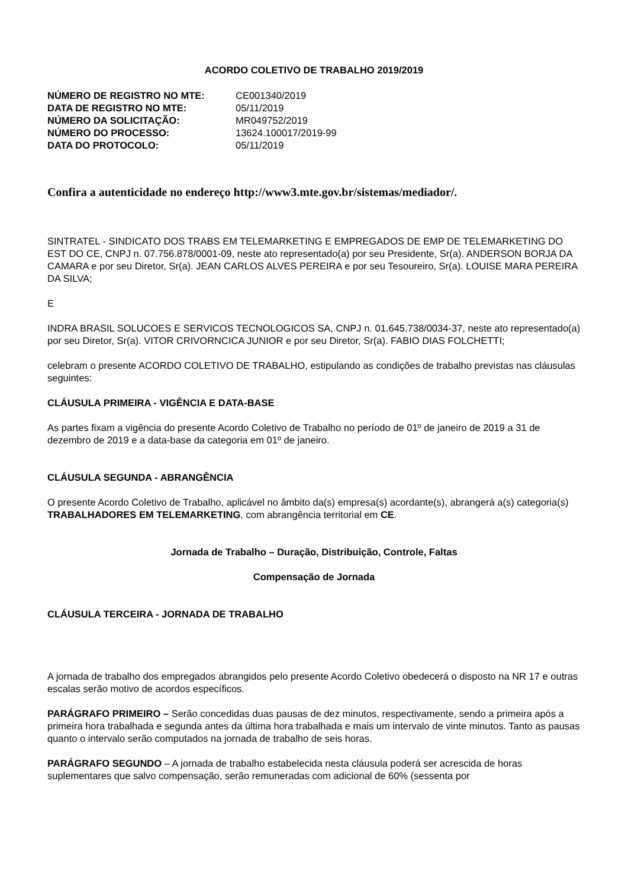ACORDO COLETIVO DE TRABALHO 2019/2019
| NÚMERO DE REGISTRO NO MTE: | CE001340/2019 |
| DATA DE REGISTRO NO MTE: | 05/11/2019 |
| NÚMERO DA SOLICITAÇÃO: | MR049752/2019 |
| NÚMERO DO PROCESSO: | 13624.100017/2019-99 |
| DATA DO PROTOCOLO: | 05/11/2019 |
Confira a autenticidade no endereço http://www3.mte.gov.br/sistemas/mediador/.
SINTRATEL - SINDICATO DOS TRABS EM TELEMARKETING E EMPREGADOS DE EMP DE TELEMARKETING DO EST DO CE, CNPJ n. 07.756.878/0001-09, neste ato representado(a) por seu Presidente, Sr(a). ANDERSON BORJA DA CAMARA e por seu Diretor, Sr(a). JEAN CARLOS ALVES PEREIRA e por seu Tesoureiro, Sr(a). LOUISE MARA PEREIRA DA SILVA;
E
INDRA BRASIL SOLUCOES E SERVICOS TECNOLOGICOS SA, CNPJ n. 01.645.738/0034-37, neste ato representado(a) por seu Diretor, Sr(a). VITOR CRIVORNCICA JUNIOR e por seu Diretor, Sr(a). FABIO DIAS FOLCHETTI;
celebram o presente ACORDO COLETIVO DE TRABALHO, estipulando as condições de trabalho previstas nas cláusulas seguintes:
CLÁUSULA PRIMEIRA - VIGÊNCIA E DATA-BASE
As partes fixam a vigência do presente Acordo Coletivo de Trabalho no período de 01º de janeiro de 2019 a 31 de dezembro de 2019 e a data-base da categoria em 01º de janeiro.
CLÁUSULA SEGUNDA - ABRANGÊNCIA
O presente Acordo Coletivo de Trabalho, aplicável no âmbito da(s) empresa(s) acordante(s), abrangerá a(s) categoria(s) TRABALHADORES EM TELEMARKETING, com abrangência territorial em CE.
Jornada de Trabalho – Duração, Distribuição, Controle, Faltas
Compensação de Jornada
CLÁUSULA TERCEIRA - JORNADA DE TRABALHO
A jornada de trabalho dos empregados abrangidos pelo presente Acordo Coletivo obedecerá o disposto na NR 17 e outras escalas serão motivo de acordos específicos.
PARÁGRAFO PRIMEIRO – Serão concedidas duas pausas de dez minutos, respectivamente, sendo a primeira após a primeira hora trabalhada e segunda antes da última hora trabalhada e mais um intervalo de vinte minutos. Tanto as pausas quanto o intervalo serão computados na jornada de trabalho de seis horas.
PARÁGRAFO SEGUNDO – A jornada de trabalho estabelecida nesta cláusula poderá ser acrescida de horas suplementares que salvo compensação, serão remuneradas com adicional de 60% (sessenta por